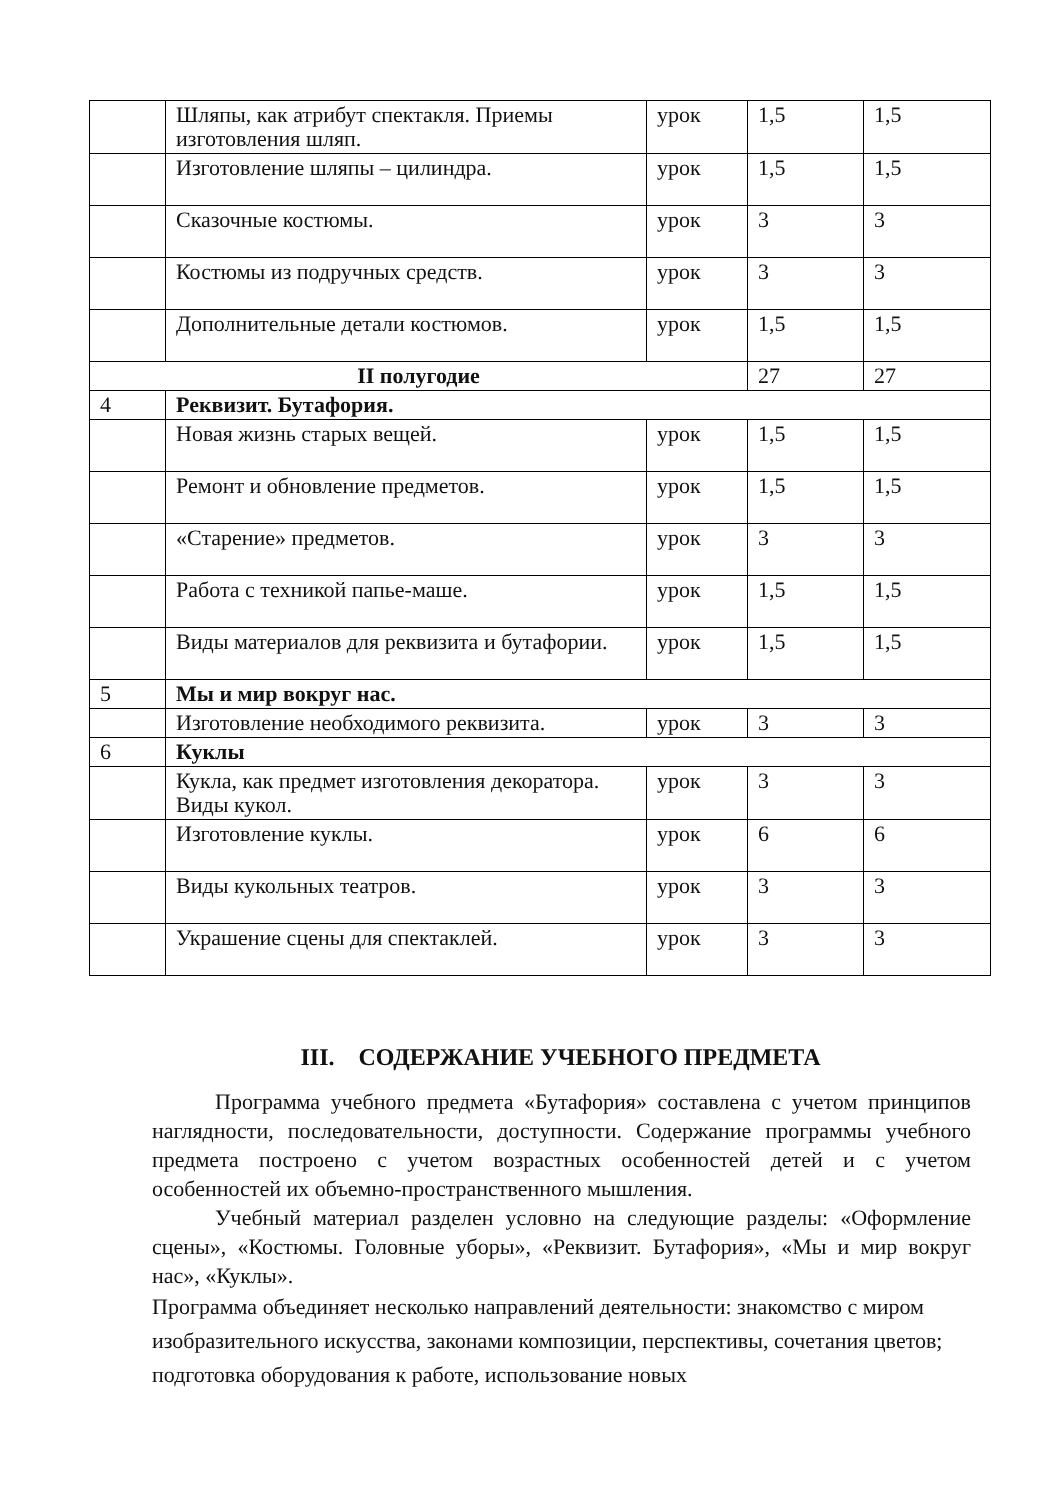| | Шляпы, как атрибут спектакля. Приемы изготовления шляп. | урок | 1,5 | 1,5 |
| | Изготовление шляпы – цилиндра. | урок | 1,5 | 1,5 |
| | Сказочные костюмы. | урок | 3 | 3 |
| | Костюмы из подручных средств. | урок | 3 | 3 |
| | Дополнительные детали костюмов. | урок | 1,5 | 1,5 |
| II полугодие | | | 27 | 27 |
| 4 | Реквизит. Бутафория. | | | |
| | Новая жизнь старых вещей. | урок | 1,5 | 1,5 |
| | Ремонт и обновление предметов. | урок | 1,5 | 1,5 |
| | «Старение» предметов. | урок | 3 | 3 |
| | Работа с техникой папье-маше. | урок | 1,5 | 1,5 |
| | Виды материалов для реквизита и бутафории. | урок | 1,5 | 1,5 |
| 5 | Мы и мир вокруг нас. | | | |
| | Изготовление необходимого реквизита. | урок | 3 | 3 |
| 6 | Куклы | | | |
| | Кукла, как предмет изготовления декоратора. Виды кукол. | урок | 3 | 3 |
| | Изготовление куклы. | урок | 6 | 6 |
| | Виды кукольных театров. | урок | 3 | 3 |
| | Украшение сцены для спектаклей. | урок | 3 | 3 |
III. СОДЕРЖАНИЕ УЧЕБНОГО ПРЕДМЕТА
Программа учебного предмета «Бутафория» составлена с учетом принципов наглядности, последовательности, доступности. Содержание программы учебного предмета построено с учетом возрастных особенностей детей и с учетом особенностей их объемно-пространственного мышления.
Учебный материал разделен условно на следующие разделы: «Оформление сцены», «Костюмы. Головные уборы», «Реквизит. Бутафория», «Мы и мир вокруг нас», «Куклы».
Программа объединяет несколько направлений деятельности: знакомство с миром изобразительного искусства, законами композиции, перспективы, сочетания цветов; подготовка оборудования к работе, использование новых